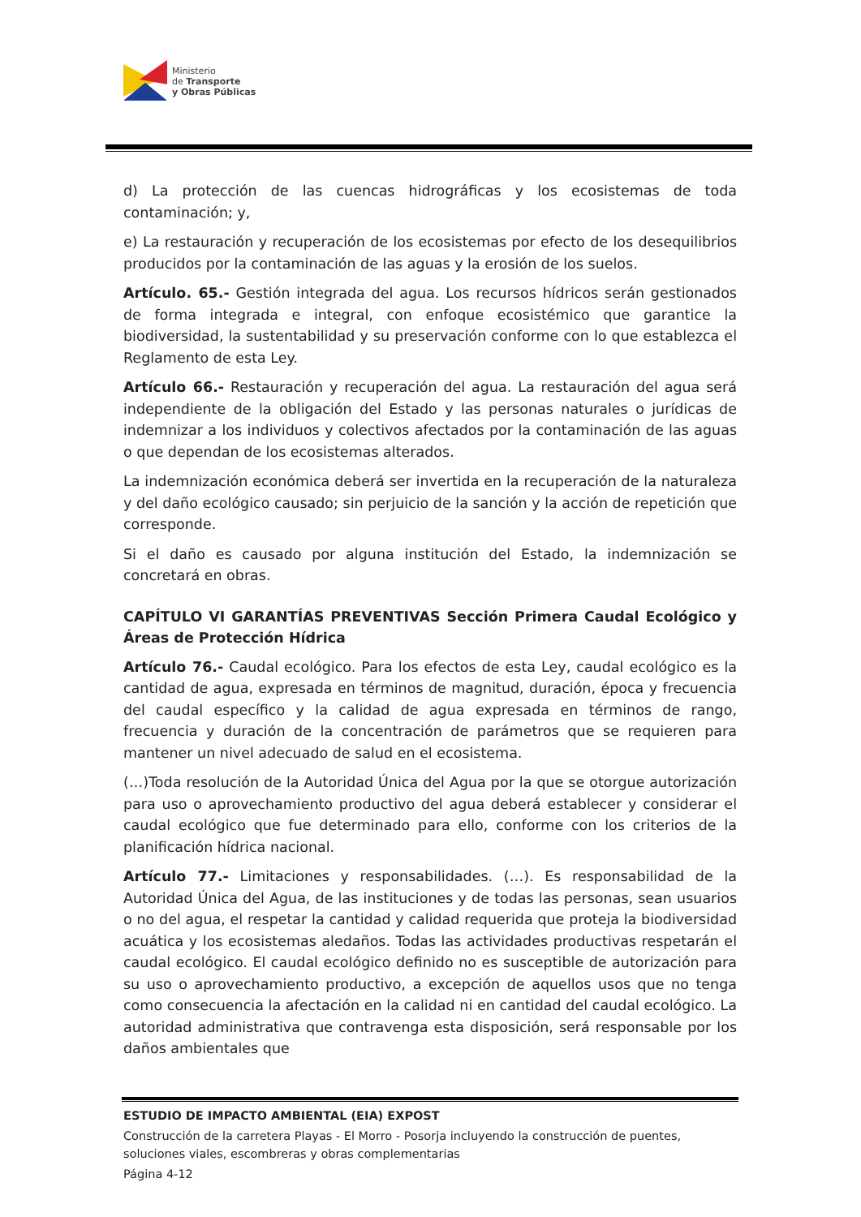Ministerio
de Transporte
y Obras Públicas
d) La protección de las cuencas hidrográficas y los ecosistemas de toda contaminación; y,
e) La restauración y recuperación de los ecosistemas por efecto de los desequilibrios producidos por la contaminación de las aguas y la erosión de los suelos.
Artículo. 65.- Gestión integrada del agua. Los recursos hídricos serán gestionados de forma integrada e integral, con enfoque ecosistémico que garantice la biodiversidad, la sustentabilidad y su preservación conforme con lo que establezca el Reglamento de esta Ley.
Artículo 66.- Restauración y recuperación del agua. La restauración del agua será independiente de la obligación del Estado y las personas naturales o jurídicas de indemnizar a los individuos y colectivos afectados por la contaminación de las aguas o que dependan de los ecosistemas alterados.
La indemnización económica deberá ser invertida en la recuperación de la naturaleza y del daño ecológico causado; sin perjuicio de la sanción y la acción de repetición que corresponde.
Si el daño es causado por alguna institución del Estado, la indemnización se concretará en obras.
CAPÍTULO VI GARANTÍAS PREVENTIVAS Sección Primera Caudal Ecológico y Áreas de Protección Hídrica
Artículo 76.- Caudal ecológico. Para los efectos de esta Ley, caudal ecológico es la cantidad de agua, expresada en términos de magnitud, duración, época y frecuencia del caudal específico y la calidad de agua expresada en términos de rango, frecuencia y duración de la concentración de parámetros que se requieren para mantener un nivel adecuado de salud en el ecosistema.
(…)Toda resolución de la Autoridad Única del Agua por la que se otorgue autorización para uso o aprovechamiento productivo del agua deberá establecer y considerar el caudal ecológico que fue determinado para ello, conforme con los criterios de la planificación hídrica nacional.
Artículo 77.- Limitaciones y responsabilidades. (…). Es responsabilidad de la Autoridad Única del Agua, de las instituciones y de todas las personas, sean usuarios o no del agua, el respetar la cantidad y calidad requerida que proteja la biodiversidad acuática y los ecosistemas aledaños. Todas las actividades productivas respetarán el caudal ecológico. El caudal ecológico definido no es susceptible de autorización para su uso o aprovechamiento productivo, a excepción de aquellos usos que no tenga como consecuencia la afectación en la calidad ni en cantidad del caudal ecológico. La autoridad administrativa que contravenga esta disposición, será responsable por los daños ambientales que
ESTUDIO DE IMPACTO AMBIENTAL (EIA) EXPOST
Construcción de la carretera Playas - El Morro - Posorja incluyendo la construcción de puentes, soluciones viales, escombreras y obras complementarias
Página 4-12